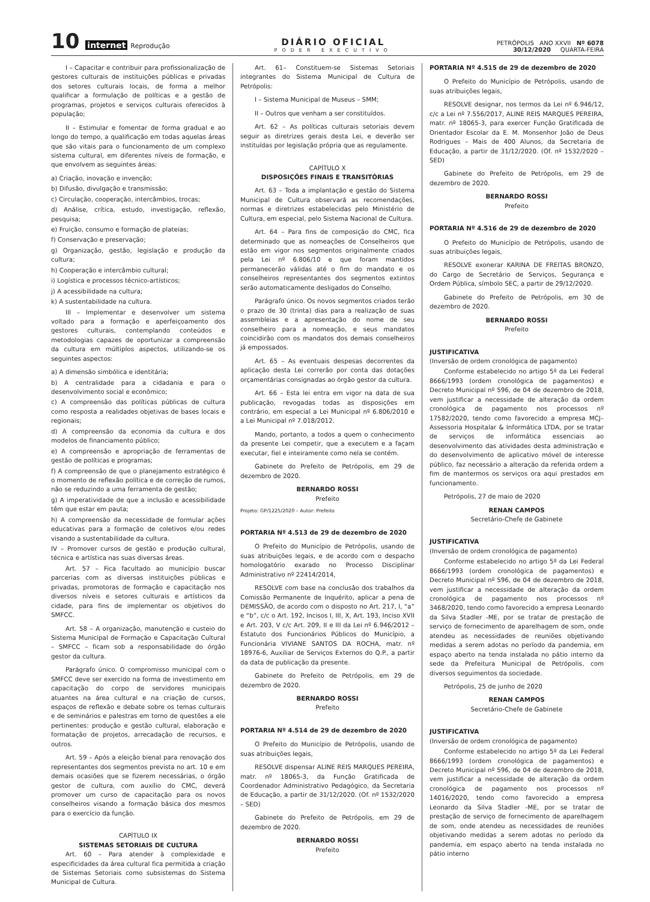10 internet Reprodução
DIÁRIO OFICIAL
PODER EXECUTIVO
PETRÓPOLIS ANO XXVII Nº 6078
30/12/2020 QUARTA-FEIRA
I – Capacitar e contribuir para profissionalização de gestores culturais de instituições públicas e privadas dos setores culturais locais, de forma a melhor qualificar a formulação de políticas e a gestão de programas, projetos e serviços culturais oferecidos à população;
II – Estimular e fomentar de forma gradual e ao longo do tempo, a qualificação em todas aquelas áreas que são vitais para o funcionamento de um complexo sistema cultural, em diferentes níveis de formação, e que envolvem as seguintes áreas:
a) Criação, inovação e invenção;
b) Difusão, divulgação e transmissão;
c) Circulação, cooperação, intercâmbios, trocas;
d) Análise, crítica, estudo, investigação, reflexão, pesquisa;
e) Fruição, consumo e formação de plateias;
f) Conservação e preservação;
g) Organização, gestão, legislação e produção da cultura;
h) Cooperação e intercâmbio cultural;
i) Logística e processos técnico-artísticos;
j) A acessibilidade na cultura;
k) A sustentabilidade na cultura.
III – Implementar e desenvolver um sistema voltado para a formação e aperfeiçoamento dos gestores culturais, contemplando conteúdos e metodologias capazes de oportunizar a compreensão da cultura em múltiplos aspectos, utilizando-se os seguintes aspectos:
a) A dimensão simbólica e identitária;
b) A centralidade para a cidadania e para o desenvolvimento social e econômico;
c) A compreensão das políticas públicas de cultura como resposta a realidades objetivas de bases locais e regionais;
d) A compreensão da economia da cultura e dos modelos de financiamento público;
e) A compreensão e apropriação de ferramentas de gestão de políticas e programas;
f) A compreensão de que o planejamento estratégico é o momento de reflexão política e de correção de rumos, não se reduzindo a uma ferramenta de gestão;
g) A imperatividade de que a inclusão e acessibilidade têm que estar em pauta;
h) A compreensão da necessidade de formular ações educativas para a formação de coletivos e/ou redes visando a sustentabilidade da cultura.
IV – Promover cursos de gestão e produção cultural, técnica e artística nas suas diversas áreas.
Art. 57 – Fica facultado ao município buscar parcerias com as diversas instituições públicas e privadas, promotoras de formação e capacitação nos diversos níveis e setores culturais e artísticos da cidade, para fins de implementar os objetivos do SMFCC.
Art. 58 – A organização, manutenção e custeio do Sistema Municipal de Formação e Capacitação Cultural – SMFCC – ficam sob a responsabilidade do órgão gestor da cultura.
Parágrafo único. O compromisso municipal com o SMFCC deve ser exercido na forma de investimento em capacitação do corpo de servidores municipais atuantes na área cultural e na criação de cursos, espaços de reflexão e debate sobre os temas culturais e de seminários e palestras em torno de questões a ele pertinentes: produção e gestão cultural, elaboração e formatação de projetos, arrecadação de recursos, e outros.
Art. 59 – Após a eleição bienal para renovação dos representantes dos segmentos prevista no art. 10 e em demais ocasiões que se fizerem necessárias, o órgão gestor de cultura, com auxílio do CMC, deverá promover um curso de capacitação para os novos conselheiros visando a formação básica dos mesmos para o exercício da função.
CAPÍTULO IX
SISTEMAS SETORIAIS DE CULTURA
Art. 60 – Para atender à complexidade e especificidades da área cultural fica permitida a criação de Sistemas Setoriais como subsistemas do Sistema Municipal de Cultura.
Art. 61– Constituem-se Sistemas Setoriais integrantes do Sistema Municipal de Cultura de Petrópolis:
I – Sistema Municipal de Museus – SMM;
II – Outros que venham a ser constituídos.
Art. 62 – As políticas culturais setoriais devem seguir as diretrizes gerais desta Lei, e deverão ser instituídas por legislação própria que as regulamente.
CAPÍTULO X
DISPOSIÇÕES FINAIS E TRANSITÓRIAS
Art. 63 – Toda a implantação e gestão do Sistema Municipal de Cultura observará as recomendações, normas e diretrizes estabelecidas pelo Ministério de Cultura, em especial, pelo Sistema Nacional de Cultura.
Art. 64 – Para fins de composição do CMC, fica determinado que as nomeações de Conselheiros que estão em vigor nos segmentos originalmente criados pela Lei nº 6.806/10 e que foram mantidos permanecerão válidas até o fim do mandato e os conselheiros representantes dos segmentos extintos serão automaticamente desligados do Conselho.
Parágrafo único. Os novos segmentos criados terão o prazo de 30 (trinta) dias para a realização de suas assembleias e a apresentação do nome de seu conselheiro para a nomeação, e seus mandatos coincidirão com os mandatos dos demais conselheiros já empossados.
Art. 65 – As eventuais despesas decorrentes da aplicação desta Lei correrão por conta das dotações orçamentárias consignadas ao órgão gestor da cultura.
Art. 66 – Esta lei entra em vigor na data de sua publicação, revogadas todas as disposições em contrário, em especial a Lei Municipal nº 6.806/2010 e a Lei Municipal nº 7.018/2012.
Mando, portanto, a todos a quem o conhecimento da presente Lei competir, que a executem e a façam executar, fiel e inteiramente como nela se contém.
Gabinete do Prefeito de Petrópolis, em 29 de dezembro de 2020.
BERNARDO ROSSI
Prefeito
Projeto: GP/1225/2020 – Autor: Prefeito
PORTARIA Nº 4.513 de 29 de dezembro de 2020
O Prefeito do Município de Petrópolis, usando de suas atribuições legais, e de acordo com o despacho homologatório exarado no Processo Disciplinar Administrativo nº 22414/2014,
RESOLVE com base na conclusão dos trabalhos da Comissão Permanente de Inquérito, aplicar a pena de DEMISSÃO, de acordo com o disposto no Art. 217, I, “a” e “b”, c/c o Art. 192, Incisos I, III, X, Art. 193, Inciso XVII e Art. 203, V c/c Art. 209, II e III da Lei nº 6.946/2012 – Estatuto dos Funcionários Públicos do Município, a Funcionária VIVIANE SANTOS DA ROCHA, matr. nº 18976-6, Auxiliar de Serviços Externos do Q.P., a partir da data de publicação da presente.
Gabinete do Prefeito de Petrópolis, em 29 de dezembro de 2020.
BERNARDO ROSSI
Prefeito
PORTARIA Nº 4.514 de 29 de dezembro de 2020
O Prefeito do Município de Petrópolis, usando de suas atribuições legais,
RESOLVE dispensar ALINE REIS MARQUES PEREIRA, matr. nº 18065-3, da Função Gratificada de Coordenador Administrativo Pedagógico, da Secretaria de Educação, a partir de 31/12/2020. (Of. nº 1532/2020 – SED)
Gabinete do Prefeito de Petrópolis, em 29 de dezembro de 2020.
BERNARDO ROSSI
Prefeito
PORTARIA Nº 4.515 de 29 de dezembro de 2020
O Prefeito do Município de Petrópolis, usando de suas atribuições legais,
RESOLVE designar, nos termos da Lei nº 6.946/12, c/c a Lei nº 7.556/2017, ALINE REIS MARQUES PEREIRA, matr. nº 18065-3, para exercer Função Gratificada de Orientador Escolar da E. M. Monsenhor João de Deus Rodrigues – Mais de 400 Alunos, da Secretaria de Educação, a partir de 31/12/2020. (Of. nº 1532/2020 – SED)
Gabinete do Prefeito de Petrópolis, em 29 de dezembro de 2020.
BERNARDO ROSSI
Prefeito
PORTARIA Nº 4.516 de 29 de dezembro de 2020
O Prefeito do Município de Petrópolis, usando de suas atribuições legais,
RESOLVE exonerar KARINA DE FREITAS BRONZO, do Cargo de Secretário de Serviços, Segurança e Ordem Pública, símbolo SEC, a partir de 29/12/2020.
Gabinete do Prefeito de Petrópolis, em 30 de dezembro de 2020.
BERNARDO ROSSI
Prefeito
JUSTIFICATIVA
(Inversão de ordem cronológica de pagamento)
Conforme estabelecido no artigo 5º da Lei Federal 8666/1993 (ordem cronológica de pagamentos) e Decreto Municipal nº 596, de 04 de dezembro de 2018, vem justificar a necessidade de alteração da ordem cronológica de pagamento nos processos nº 17582/2020, tendo como favorecido a empresa MCJ– Assessoria Hospitalar & Informática LTDA, por se tratar de serviços de informática essenciais ao desenvolvimento das atividades desta administração e do desenvolvimento de aplicativo móvel de interesse público, faz necessário a alteração da referida ordem a fim de mantermos os serviços ora aqui prestados em funcionamento.
Petrópolis, 27 de maio de 2020
RENAN CAMPOS
Secretário-Chefe de Gabinete
JUSTIFICATIVA
(Inversão de ordem cronológica de pagamento)
Conforme estabelecido no artigo 5º da Lei Federal 8666/1993 (ordem cronológica de pagamentos) e Decreto Municipal nº 596, de 04 de dezembro de 2018, vem justificar a necessidade de alteração da ordem cronológica de pagamento nos processos nº 3468/2020, tendo como favorecido a empresa Leonardo da Silva Stadler -ME, por se tratar de prestação de serviço de fornecimento de aparelhagem de som, onde atendeu as necessidades de reuniões objetivando medidas a serem adotas no período da pandemia, em espaço aberto na tenda instalada no pátio interno da sede da Prefeitura Municipal de Petrópolis, com diversos seguimentos da sociedade.
Petrópolis, 25 de junho de 2020
RENAN CAMPOS
Secretário-Chefe de Gabinete
JUSTIFICATIVA
(Inversão de ordem cronológica de pagamento)
Conforme estabelecido no artigo 5º da Lei Federal 8666/1993 (ordem cronológica de pagamentos) e Decreto Municipal nº 596, de 04 de dezembro de 2018, vem justificar a necessidade de alteração da ordem cronológica de pagamento nos processos nº 14016/2020, tendo como favorecido a empresa Leonardo da Silva Stadler -ME, por se tratar de prestação de serviço de fornecimento de aparelhagem de som, onde atendeu as necessidades de reuniões objetivando medidas a serem adotas no período da pandemia, em espaço aberto na tenda instalada no pátio interno